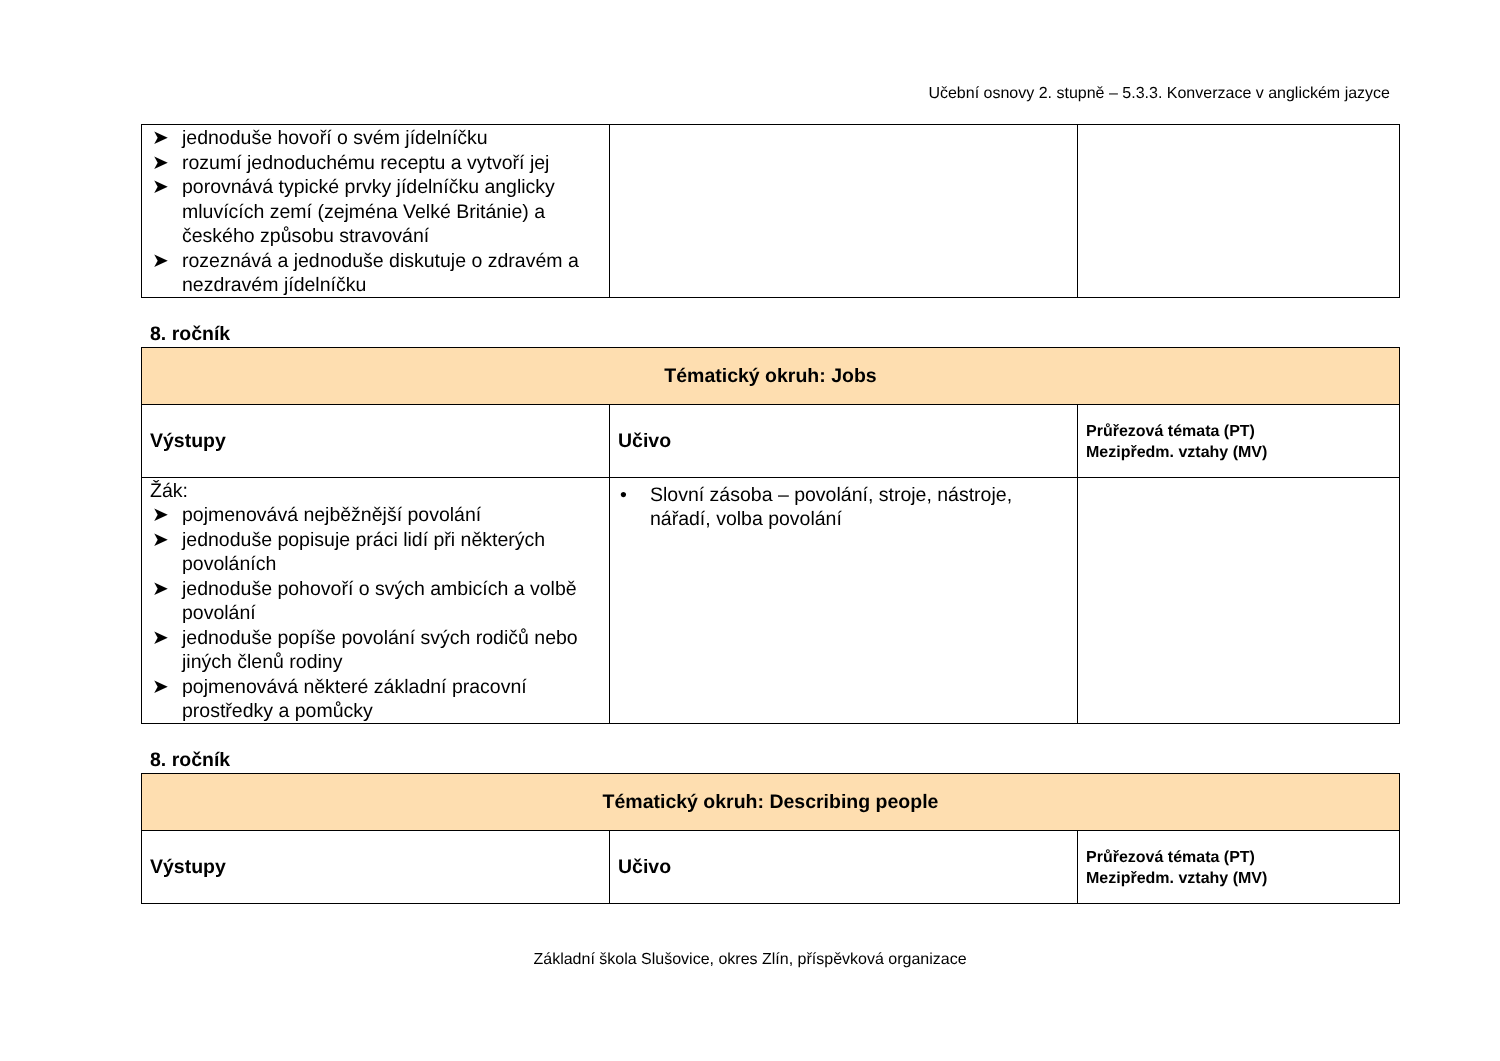Učební osnovy 2. stupně – 5.3.3. Konverzace v anglickém jazyce
| ➤ jednoduše hovoří o svém jídelníčku ➤ rozumí jednoduchému receptu a vytvoří jej ➤ porovnává typické prvky jídelníčku anglicky mluvících zemí (zejména Velké Británie) a českého způsobu stravování ➤ rozeznává a jednoduše diskutuje o zdravém a nezdravém jídelníčku | | |
8. ročník
| Tématický okruh: Jobs | | |
| --- | --- | --- |
| Výstupy | Učivo | Průřezová témata (PT) Mezipředm. vztahy (MV) |
| Žák: ➤ pojmenovává nejběžnější povolání ➤ jednoduše popisuje práci lidí při některých povoláních ➤ jednoduše pohovoří o svých ambicích a volbě povolání ➤ jednoduše popíše povolání svých rodičů nebo jiných členů rodiny ➤ pojmenovává některé základní pracovní prostředky a pomůcky | • Slovní zásoba – povolání, stroje, nástroje, nářadí, volba povolání | |
8. ročník
| Tématický okruh: Describing people | | |
| --- | --- | --- |
| Výstupy | Učivo | Průřezová témata (PT) Mezipředm. vztahy (MV) |
Základní škola Slušovice, okres Zlín, příspěvková organizace